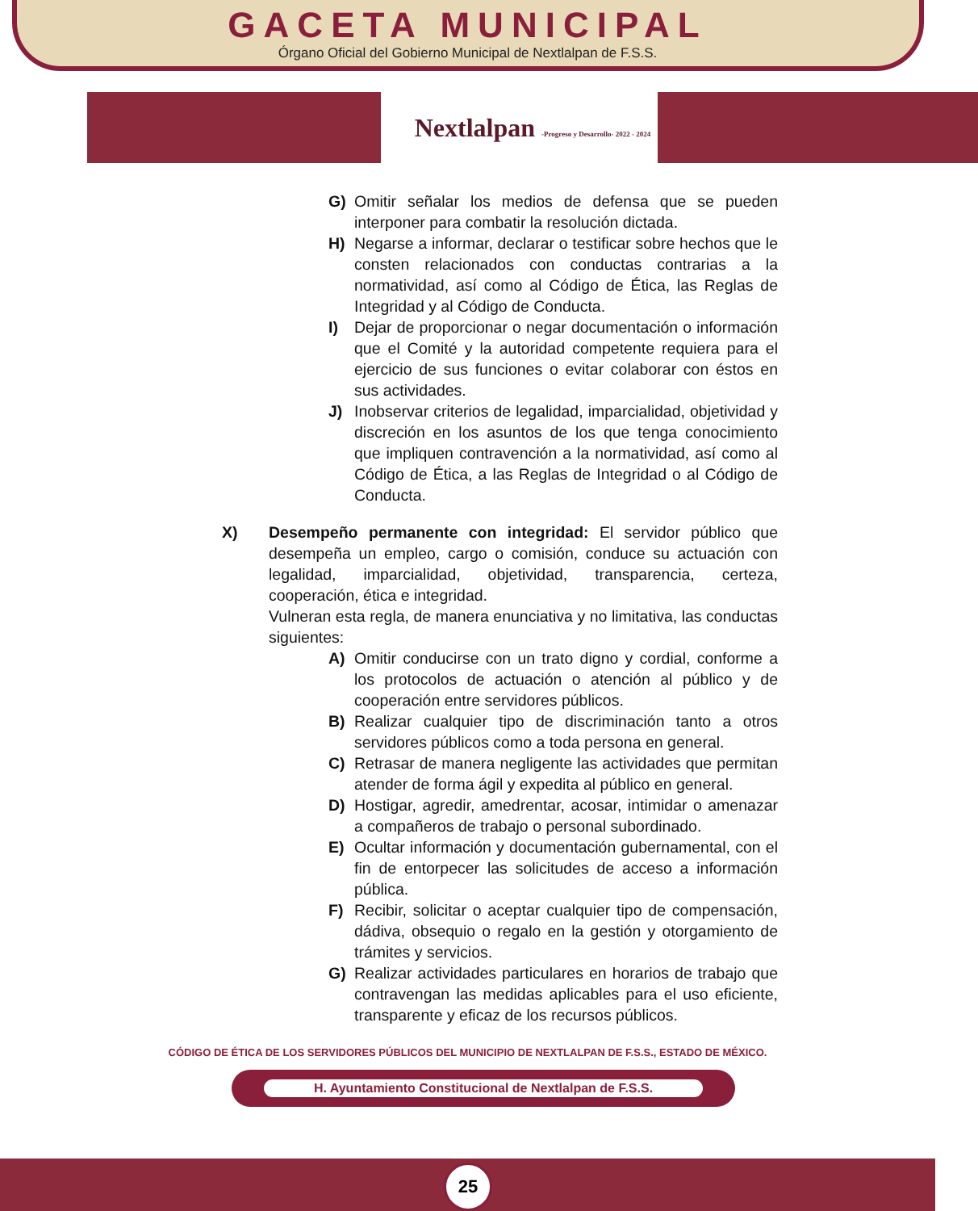GACETA MUNICIPAL
Órgano Oficial del Gobierno Municipal de Nextlalpan de F.S.S.
Nextlalpan -Progreso y Desarrollo- 2022 - 2024
G) Omitir señalar los medios de defensa que se pueden interponer para combatir la resolución dictada.
H) Negarse a informar, declarar o testificar sobre hechos que le consten relacionados con conductas contrarias a la normatividad, así como al Código de Ética, las Reglas de Integridad y al Código de Conducta.
I) Dejar de proporcionar o negar documentación o información que el Comité y la autoridad competente requiera para el ejercicio de sus funciones o evitar colaborar con éstos en sus actividades.
J) Inobservar criterios de legalidad, imparcialidad, objetividad y discreción en los asuntos de los que tenga conocimiento que impliquen contravención a la normatividad, así como al Código de Ética, a las Reglas de Integridad o al Código de Conducta.
X) Desempeño permanente con integridad: El servidor público que desempeña un empleo, cargo o comisión, conduce su actuación con legalidad, imparcialidad, objetividad, transparencia, certeza, cooperación, ética e integridad.
Vulneran esta regla, de manera enunciativa y no limitativa, las conductas siguientes:
A) Omitir conducirse con un trato digno y cordial, conforme a los protocolos de actuación o atención al público y de cooperación entre servidores públicos.
B) Realizar cualquier tipo de discriminación tanto a otros servidores públicos como a toda persona en general.
C) Retrasar de manera negligente las actividades que permitan atender de forma ágil y expedita al público en general.
D) Hostigar, agredir, amedrentar, acosar, intimidar o amenazar a compañeros de trabajo o personal subordinado.
E) Ocultar información y documentación gubernamental, con el fin de entorpecer las solicitudes de acceso a información pública.
F) Recibir, solicitar o aceptar cualquier tipo de compensación, dádiva, obsequio o regalo en la gestión y otorgamiento de trámites y servicios.
G) Realizar actividades particulares en horarios de trabajo que contravengan las medidas aplicables para el uso eficiente, transparente y eficaz de los recursos públicos.
CÓDIGO DE ÉTICA DE LOS SERVIDORES PÚBLICOS DEL MUNICIPIO DE NEXTLALPAN DE F.S.S., ESTADO DE MÉXICO.
H. Ayuntamiento Constitucional de Nextlalpan de F.S.S.
25